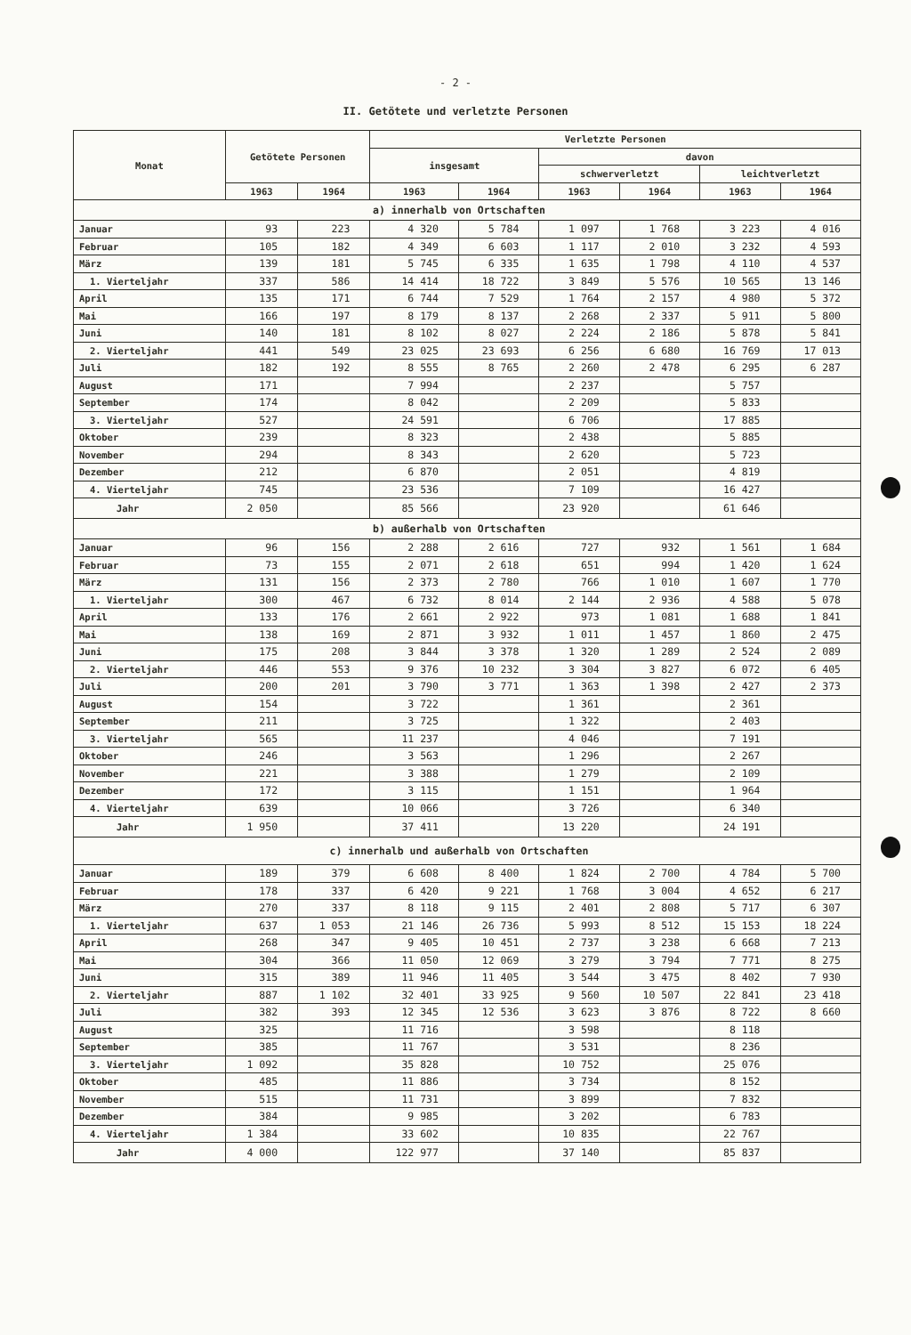- 2 -
II. Getötete und verletzte Personen
| Monat | Getötete Personen | | Verletzte Personen | | | | | |
| --- | --- | --- | --- | --- | --- | --- | --- | --- |
| | | | insgesamt | | davon | | | |
| | | | | | schwerverletzt | | leichtverletzt | |
| | 1963 | 1964 | 1963 | 1964 | 1963 | 1964 | 1963 | 1964 |
| a) innerhalb von Ortschaften | | | | | | | | |
| Januar | 93 | 223 | 4 320 | 5 784 | 1 097 | 1 768 | 3 223 | 4 016 |
| Februar | 105 | 182 | 4 349 | 6 603 | 1 117 | 2 010 | 3 232 | 4 593 |
| März | 139 | 181 | 5 745 | 6 335 | 1 635 | 1 798 | 4 110 | 4 537 |
| 1. Vierteljahr | 337 | 586 | 14 414 | 18 722 | 3 849 | 5 576 | 10 565 | 13 146 |
| April | 135 | 171 | 6 744 | 7 529 | 1 764 | 2 157 | 4 980 | 5 372 |
| Mai | 166 | 197 | 8 179 | 8 137 | 2 268 | 2 337 | 5 911 | 5 800 |
| Juni | 140 | 181 | 8 102 | 8 027 | 2 224 | 2 186 | 5 878 | 5 841 |
| 2. Vierteljahr | 441 | 549 | 23 025 | 23 693 | 6 256 | 6 680 | 16 769 | 17 013 |
| Juli | 182 | 192 | 8 555 | 8 765 | 2 260 | 2 478 | 6 295 | 6 287 |
| August | 171 | | 7 994 | | 2 237 | | 5 757 | |
| September | 174 | | 8 042 | | 2 209 | | 5 833 | |
| 3. Vierteljahr | 527 | | 24 591 | | 6 706 | | 17 885 | |
| Oktober | 239 | | 8 323 | | 2 438 | | 5 885 | |
| November | 294 | | 8 343 | | 2 620 | | 5 723 | |
| Dezember | 212 | | 6 870 | | 2 051 | | 4 819 | |
| 4. Vierteljahr | 745 | | 23 536 | | 7 109 | | 16 427 | |
| Jahr | 2 050 | | 85 566 | | 23 920 | | 61 646 | |
| b) außerhalb von Ortschaften | | | | | | | | |
| Januar | 96 | 156 | 2 288 | 2 616 | 727 | 932 | 1 561 | 1 684 |
| Februar | 73 | 155 | 2 071 | 2 618 | 651 | 994 | 1 420 | 1 624 |
| März | 131 | 156 | 2 373 | 2 780 | 766 | 1 010 | 1 607 | 1 770 |
| 1. Vierteljahr | 300 | 467 | 6 732 | 8 014 | 2 144 | 2 936 | 4 588 | 5 078 |
| April | 133 | 176 | 2 661 | 2 922 | 973 | 1 081 | 1 688 | 1 841 |
| Mai | 138 | 169 | 2 871 | 3 932 | 1 011 | 1 457 | 1 860 | 2 475 |
| Juni | 175 | 208 | 3 844 | 3 378 | 1 320 | 1 289 | 2 524 | 2 089 |
| 2. Vierteljahr | 446 | 553 | 9 376 | 10 232 | 3 304 | 3 827 | 6 072 | 6 405 |
| Juli | 200 | 201 | 3 790 | 3 771 | 1 363 | 1 398 | 2 427 | 2 373 |
| August | 154 | | 3 722 | | 1 361 | | 2 361 | |
| September | 211 | | 3 725 | | 1 322 | | 2 403 | |
| 3. Vierteljahr | 565 | | 11 237 | | 4 046 | | 7 191 | |
| Oktober | 246 | | 3 563 | | 1 296 | | 2 267 | |
| November | 221 | | 3 388 | | 1 279 | | 2 109 | |
| Dezember | 172 | | 3 115 | | 1 151 | | 1 964 | |
| 4. Vierteljahr | 639 | | 10 066 | | 3 726 | | 6 340 | |
| Jahr | 1 950 | | 37 411 | | 13 220 | | 24 191 | |
| c) innerhalb und außerhalb von Ortschaften | | | | | | | | |
| Januar | 189 | 379 | 6 608 | 8 400 | 1 824 | 2 700 | 4 784 | 5 700 |
| Februar | 178 | 337 | 6 420 | 9 221 | 1 768 | 3 004 | 4 652 | 6 217 |
| März | 270 | 337 | 8 118 | 9 115 | 2 401 | 2 808 | 5 717 | 6 307 |
| 1. Vierteljahr | 637 | 1 053 | 21 146 | 26 736 | 5 993 | 8 512 | 15 153 | 18 224 |
| April | 268 | 347 | 9 405 | 10 451 | 2 737 | 3 238 | 6 668 | 7 213 |
| Mai | 304 | 366 | 11 050 | 12 069 | 3 279 | 3 794 | 7 771 | 8 275 |
| Juni | 315 | 389 | 11 946 | 11 405 | 3 544 | 3 475 | 8 402 | 7 930 |
| 2. Vierteljahr | 887 | 1 102 | 32 401 | 33 925 | 9 560 | 10 507 | 22 841 | 23 418 |
| Juli | 382 | 393 | 12 345 | 12 536 | 3 623 | 3 876 | 8 722 | 8 660 |
| August | 325 | | 11 716 | | 3 598 | | 8 118 | |
| September | 385 | | 11 767 | | 3 531 | | 8 236 | |
| 3. Vierteljahr | 1 092 | | 35 828 | | 10 752 | | 25 076 | |
| Oktober | 485 | | 11 886 | | 3 734 | | 8 152 | |
| November | 515 | | 11 731 | | 3 899 | | 7 832 | |
| Dezember | 384 | | 9 985 | | 3 202 | | 6 783 | |
| 4. Vierteljahr | 1 384 | | 33 602 | | 10 835 | | 22 767 | |
| Jahr | 4 000 | | 122 977 | | 37 140 | | 85 837 | |